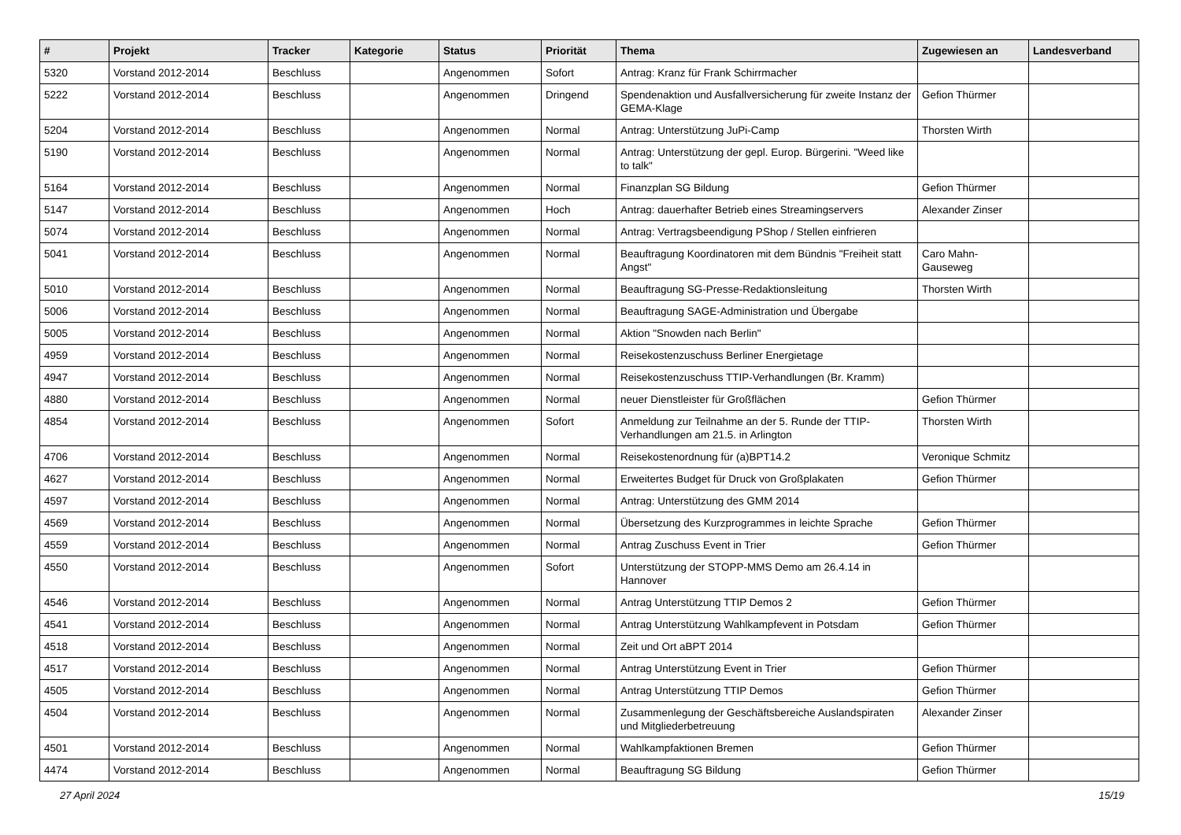| # | Projekt | Tracker | Kategorie | Status | Priorität | Thema | Zugewiesen an | Landesverband |
| --- | --- | --- | --- | --- | --- | --- | --- | --- |
| 5320 | Vorstand 2012-2014 | Beschluss | | Angenommen | Sofort | Antrag: Kranz für Frank Schirrmacher | | |
| 5222 | Vorstand 2012-2014 | Beschluss | | Angenommen | Dringend | Spendenaktion und Ausfallversicherung für zweite Instanz der GEMA-Klage | Gefion Thürmer | |
| 5204 | Vorstand 2012-2014 | Beschluss | | Angenommen | Normal | Antrag: Unterstützung JuPi-Camp | Thorsten Wirth | |
| 5190 | Vorstand 2012-2014 | Beschluss | | Angenommen | Normal | Antrag: Unterstützung der gepl. Europ. Bürgerini. "Weed like to talk" | | |
| 5164 | Vorstand 2012-2014 | Beschluss | | Angenommen | Normal | Finanzplan SG Bildung | Gefion Thürmer | |
| 5147 | Vorstand 2012-2014 | Beschluss | | Angenommen | Hoch | Antrag: dauerhafter Betrieb eines Streamingservers | Alexander Zinser | |
| 5074 | Vorstand 2012-2014 | Beschluss | | Angenommen | Normal | Antrag: Vertragsbeendigung PShop / Stellen einfrieren | | |
| 5041 | Vorstand 2012-2014 | Beschluss | | Angenommen | Normal | Beauftragung Koordinatoren mit dem Bündnis "Freiheit statt Angst" | Caro Mahn-Gauseweg | |
| 5010 | Vorstand 2012-2014 | Beschluss | | Angenommen | Normal | Beauftragung SG-Presse-Redaktionsleitung | Thorsten Wirth | |
| 5006 | Vorstand 2012-2014 | Beschluss | | Angenommen | Normal | Beauftragung SAGE-Administration und Übergabe | | |
| 5005 | Vorstand 2012-2014 | Beschluss | | Angenommen | Normal | Aktion "Snowden nach Berlin" | | |
| 4959 | Vorstand 2012-2014 | Beschluss | | Angenommen | Normal | Reisekostenzuschuss Berliner Energietage | | |
| 4947 | Vorstand 2012-2014 | Beschluss | | Angenommen | Normal | Reisekostenzuschuss TTIP-Verhandlungen (Br. Kramm) | | |
| 4880 | Vorstand 2012-2014 | Beschluss | | Angenommen | Normal | neuer Dienstleister für Großflächen | Gefion Thürmer | |
| 4854 | Vorstand 2012-2014 | Beschluss | | Angenommen | Sofort | Anmeldung zur Teilnahme an der 5. Runde der TTIP-Verhandlungen am 21.5. in Arlington | Thorsten Wirth | |
| 4706 | Vorstand 2012-2014 | Beschluss | | Angenommen | Normal | Reisekostenordnung für (a)BPT14.2 | Veronique Schmitz | |
| 4627 | Vorstand 2012-2014 | Beschluss | | Angenommen | Normal | Erweitertes Budget für Druck von Großplakaten | Gefion Thürmer | |
| 4597 | Vorstand 2012-2014 | Beschluss | | Angenommen | Normal | Antrag: Unterstützung des GMM 2014 | | |
| 4569 | Vorstand 2012-2014 | Beschluss | | Angenommen | Normal | Übersetzung des Kurzprogrammes in leichte Sprache | Gefion Thürmer | |
| 4559 | Vorstand 2012-2014 | Beschluss | | Angenommen | Normal | Antrag Zuschuss Event in Trier | Gefion Thürmer | |
| 4550 | Vorstand 2012-2014 | Beschluss | | Angenommen | Sofort | Unterstützung der STOPP-MMS Demo am 26.4.14 in Hannover | | |
| 4546 | Vorstand 2012-2014 | Beschluss | | Angenommen | Normal | Antrag Unterstützung TTIP Demos 2 | Gefion Thürmer | |
| 4541 | Vorstand 2012-2014 | Beschluss | | Angenommen | Normal | Antrag Unterstützung Wahlkampfevent in Potsdam | Gefion Thürmer | |
| 4518 | Vorstand 2012-2014 | Beschluss | | Angenommen | Normal | Zeit und Ort aBPT 2014 | | |
| 4517 | Vorstand 2012-2014 | Beschluss | | Angenommen | Normal | Antrag Unterstützung Event in Trier | Gefion Thürmer | |
| 4505 | Vorstand 2012-2014 | Beschluss | | Angenommen | Normal | Antrag Unterstützung TTIP Demos | Gefion Thürmer | |
| 4504 | Vorstand 2012-2014 | Beschluss | | Angenommen | Normal | Zusammenlegung der Geschäftsbereiche Auslandspiraten und Mitgliederbetreuung | Alexander Zinser | |
| 4501 | Vorstand 2012-2014 | Beschluss | | Angenommen | Normal | Wahlkampfaktionen Bremen | Gefion Thürmer | |
| 4474 | Vorstand 2012-2014 | Beschluss | | Angenommen | Normal | Beauftragung SG Bildung | Gefion Thürmer | |
27 April 2024 15/19